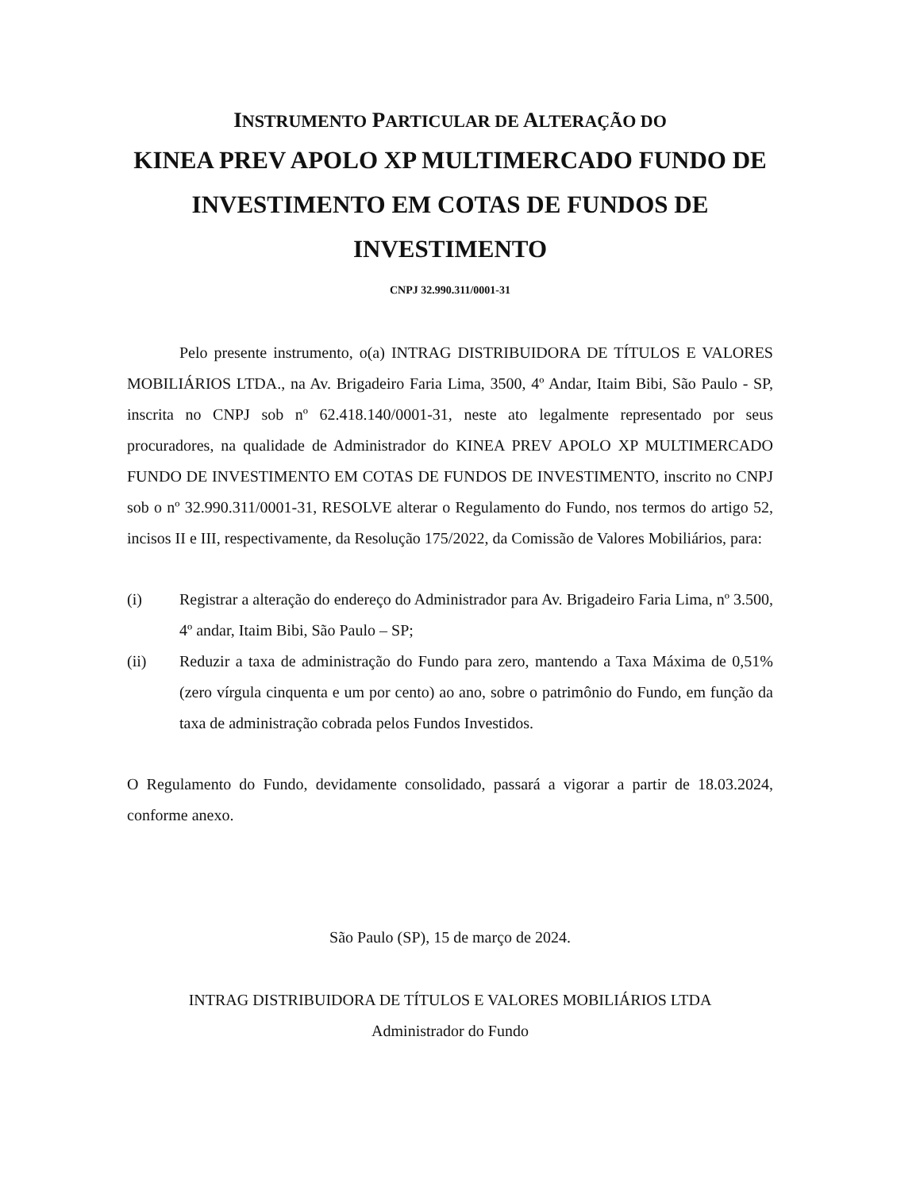INSTRUMENTO PARTICULAR DE ALTERAÇÃO DO
KINEA PREV APOLO XP MULTIMERCADO FUNDO DE INVESTIMENTO EM COTAS DE FUNDOS DE INVESTIMENTO
CNPJ 32.990.311/0001-31
Pelo presente instrumento, o(a) INTRAG DISTRIBUIDORA DE TÍTULOS E VALORES MOBILIÁRIOS LTDA., na Av. Brigadeiro Faria Lima, 3500, 4º Andar, Itaim Bibi, São Paulo - SP, inscrita no CNPJ sob nº 62.418.140/0001-31, neste ato legalmente representado por seus procuradores, na qualidade de Administrador do KINEA PREV APOLO XP MULTIMERCADO FUNDO DE INVESTIMENTO EM COTAS DE FUNDOS DE INVESTIMENTO, inscrito no CNPJ sob o nº 32.990.311/0001-31, RESOLVE alterar o Regulamento do Fundo, nos termos do artigo 52, incisos II e III, respectivamente, da Resolução 175/2022, da Comissão de Valores Mobiliários, para:
(i) Registrar a alteração do endereço do Administrador para Av. Brigadeiro Faria Lima, nº 3.500, 4º andar, Itaim Bibi, São Paulo – SP;
(ii) Reduzir a taxa de administração do Fundo para zero, mantendo a Taxa Máxima de 0,51% (zero vírgula cinquenta e um por cento) ao ano, sobre o patrimônio do Fundo, em função da taxa de administração cobrada pelos Fundos Investidos.
O Regulamento do Fundo, devidamente consolidado, passará a vigorar a partir de 18.03.2024, conforme anexo.
São Paulo (SP), 15 de março de 2024.
INTRAG DISTRIBUIDORA DE TÍTULOS E VALORES MOBILIÁRIOS LTDA
Administrador do Fundo